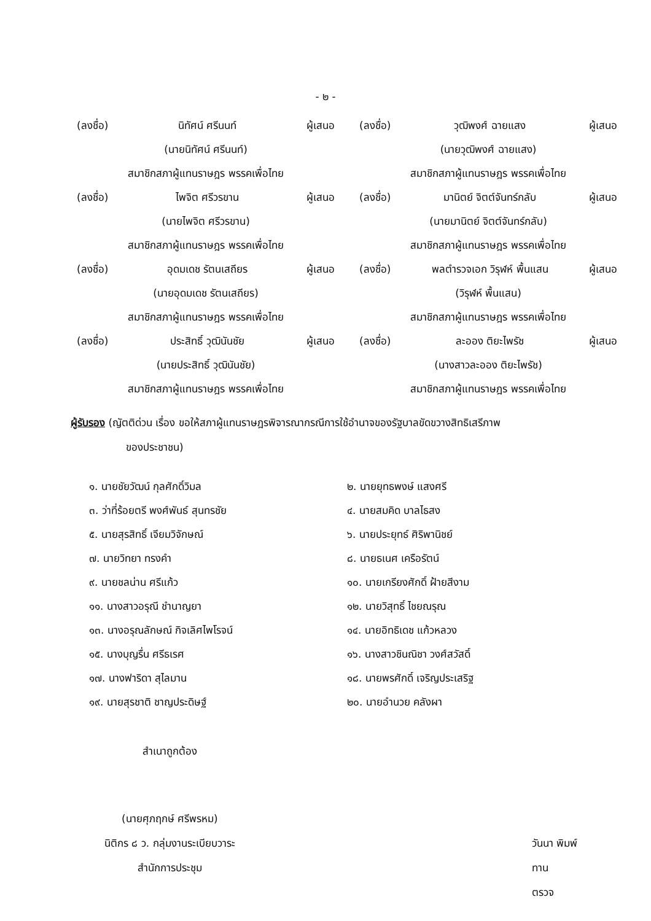- ๒ -
(ลงชื่อ) นิทัศน์ ศรีนนท์ ผู้เสนอ
(นายนิทัศน์ ศรีนนท์)
สมาชิกสภาผู้แทนราษฎร พรรคเพื่อไทย
(ลงชื่อ) ไพจิต ศรีวรขาน ผู้เสนอ
(นายไพจิต ศรีวรขาน)
สมาชิกสภาผู้แทนราษฎร พรรคเพื่อไทย
(ลงชื่อ) อุดมเดช รัตนเสถียร ผู้เสนอ
(นายอุดมเดช รัตนเสถียร)
สมาชิกสภาผู้แทนราษฎร พรรคเพื่อไทย
(ลงชื่อ) ประสิทธิ์ วุฒินันชัย ผู้เสนอ
(นายประสิทธิ์ วุฒินันชัย)
สมาชิกสภาผู้แทนราษฎร พรรคเพื่อไทย
(ลงชื่อ) วุฒิพงศ์ ฉายแสง ผู้เสนอ
(นายวุฒิพงศ์ ฉายแสง)
สมาชิกสภาผู้แทนราษฎร พรรคเพื่อไทย
(ลงชื่อ) มานิตย์ จิตต์จันทร์กลับ ผู้เสนอ
(นายมานิตย์ จิตต์จันทร์กลับ)
สมาชิกสภาผู้แทนราษฎร พรรคเพื่อไทย
(ลงชื่อ) พลตำรวจเอก วิรุฬห์ พื้นแสน ผู้เสนอ
(วิรุฬห์ พื้นแสน)
สมาชิกสภาผู้แทนราษฎร พรรคเพื่อไทย
(ลงชื่อ) ละออง ติยะไพรัช ผู้เสนอ
(นางสาวละออง ติยะไพรัช)
สมาชิกสภาผู้แทนราษฎร พรรคเพื่อไทย
ผู้รับรอง (ญัตติด่วน เรื่อง ขอให้สภาผู้แทนราษฎรพิจารณากรณีการใช้อำนาจของรัฐบาลขัดขวางสิทธิเสรีภาพ
ของประชาชน)
๑. นายชัยวัฒน์ กุลศักดิ์วิมล
๒. นายยุทธพงษ์ แสงศรี
๓. ว่าที่ร้อยตรี พงศ์พันธ์ สุนทรชัย
๔. นายสมคิด บาลไธสง
๕. นายสุรสิทธิ์ เจียมวิจักษณ์
๖. นายประยุทธ์ ศิริพานิชย์
๗. นายวิทยา ทรงคำ
๘. นายธเนศ เครือรัตน์
๙. นายชลน่าน ศรีแก้ว
๑๐. นายเกรียงศักดิ์ ฝ้ายสีงาม
๑๑. นางสาวอรุณี ชำนาญยา
๑๒. นายวิสุทธิ์ ไชยณรุณ
๑๓. นางอรุณลักษณ์ กิจเลิศไพโรจน์
๑๔. นายอิทธิเดช แก้วหลวง
๑๕. นางบุญรื่น ศรีธเรศ
๑๖. นางสาวชินณิชา วงศ์สวัสดิ์
๑๗. นางฟาริดา สุไลมาน
๑๘. นายพรศักดิ์ เจริญประเสริฐ
๑๙. นายสุรชาติ ชาญประดิษฐ์
๒๐. นายอำนวย คลังผา
สำเนาถูกต้อง
(นายศุภฤกษ์ ศรีพรหม)
นิติกร ๘ ว. กลุ่มงานระเบียบวาระ
สำนักการประชุม
วันนา พิมพ์
ทาน
ตรวจ